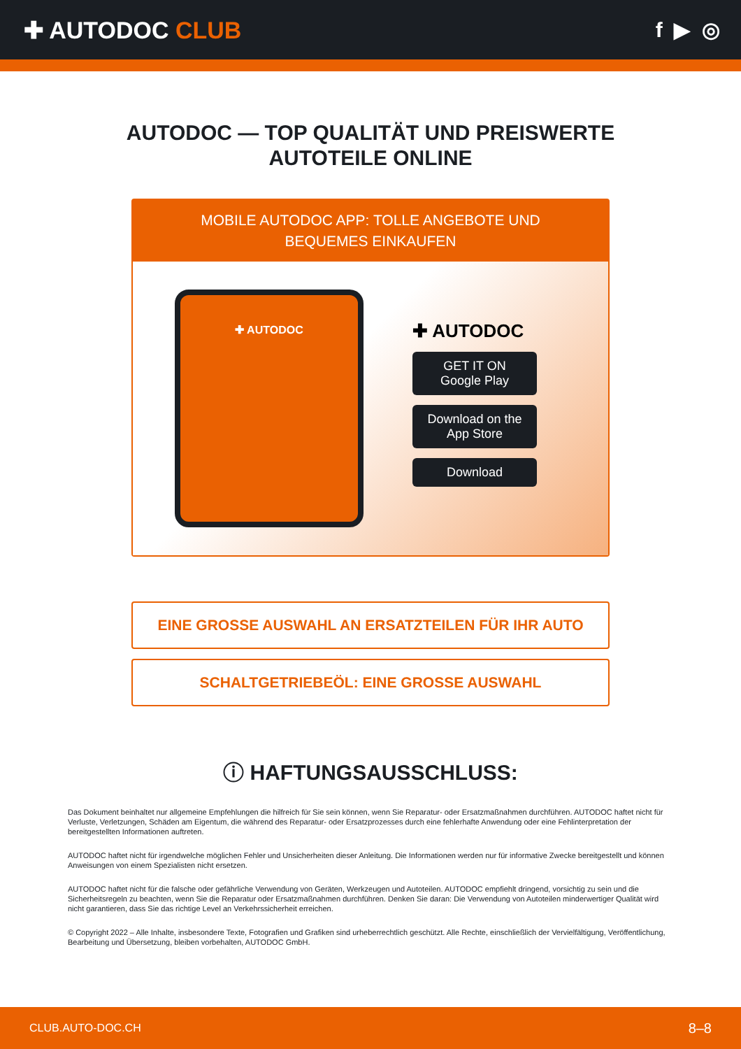✚ AUTODOC CLUB f ▶ ◎
AUTODOC — TOP QUALITÄT UND PREISWERTE
AUTOTEILE ONLINE
MOBILE AUTODOC APP: TOLLE ANGEBOTE UND BEQUEMES EINKAUFEN
✚ AUTODOC
✚ AUTODOC
GET IT ON
Google Play
Download on the
App Store
Download
EINE GROSSE AUSWAHL AN ERSATZTEILEN FÜR IHR AUTO
SCHALTGETRIEBEÖL: EINE GROSSE AUSWAHL
ⓘ HAFTUNGSAUSSCHLUSS:
Das Dokument beinhaltet nur allgemeine Empfehlungen die hilfreich für Sie sein können, wenn Sie Reparatur- oder Ersatzmaßnahmen durchführen. AUTODOC haftet nicht für Verluste, Verletzungen, Schäden am Eigentum, die während des Reparatur- oder Ersatzprozesses durch eine fehlerhafte Anwendung oder eine Fehlinterpretation der bereitgestellten Informationen auftreten.
AUTODOC haftet nicht für irgendwelche möglichen Fehler und Unsicherheiten dieser Anleitung. Die Informationen werden nur für informative Zwecke bereitgestellt und können Anweisungen von einem Spezialisten nicht ersetzen.
AUTODOC haftet nicht für die falsche oder gefährliche Verwendung von Geräten, Werkzeugen und Autoteilen. AUTODOC empfiehlt dringend, vorsichtig zu sein und die Sicherheitsregeln zu beachten, wenn Sie die Reparatur oder Ersatzmaßnahmen durchführen. Denken Sie daran: Die Verwendung von Autoteilen minderwertiger Qualität wird nicht garantieren, dass Sie das richtige Level an Verkehrssicherheit erreichen.
© Copyright 2022 – Alle Inhalte, insbesondere Texte, Fotografien und Grafiken sind urheberrechtlich geschützt. Alle Rechte, einschließlich der Vervielfältigung, Veröffentlichung, Bearbeitung und Übersetzung, bleiben vorbehalten, AUTODOC GmbH.
CLUB.AUTO-DOC.CH 8–8